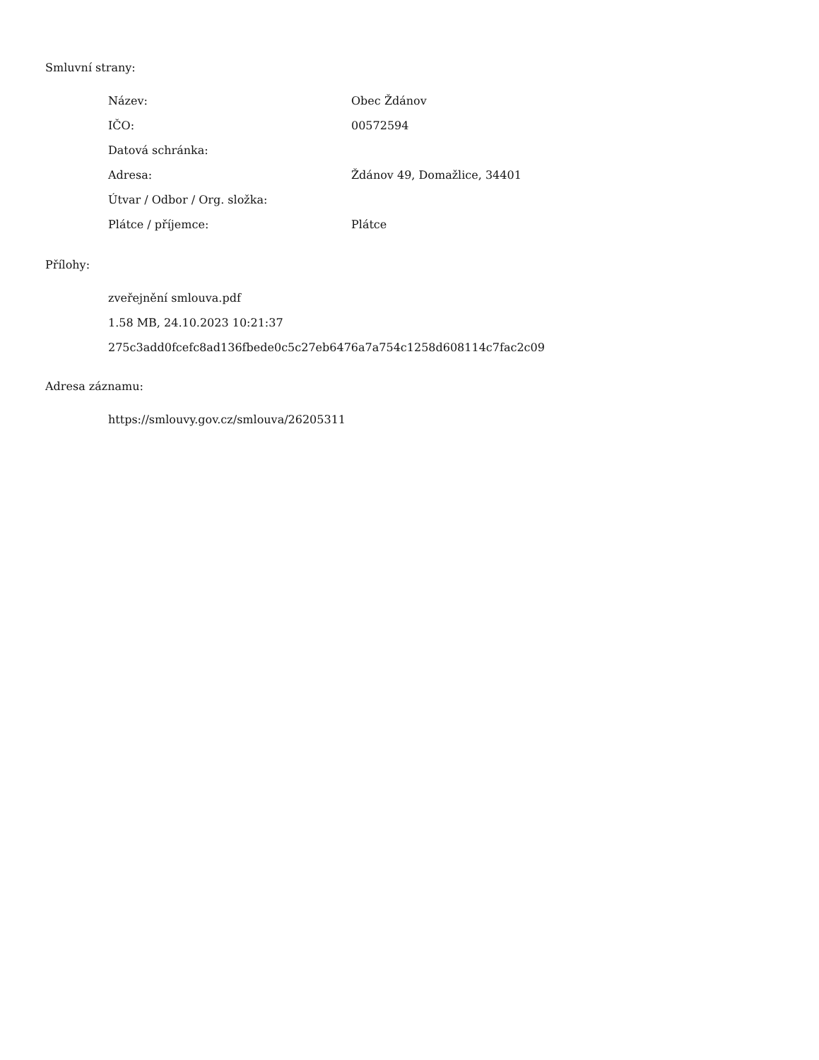Smluvní strany:
| Název: | Obec Ždánov |
| IČO: | 00572594 |
| Datová schránka: | |
| Adresa: | Ždánov 49, Domažlice, 34401 |
| Útvar / Odbor / Org. složka: | |
| Plátce / příjemce: | Plátce |
Přílohy:
zveřejnění smlouva.pdf
1.58 MB, 24.10.2023 10:21:37
275c3add0fcefc8ad136fbede0c5c27eb6476a7a754c1258d608114c7fac2c09
Adresa záznamu:
https://smlouvy.gov.cz/smlouva/26205311